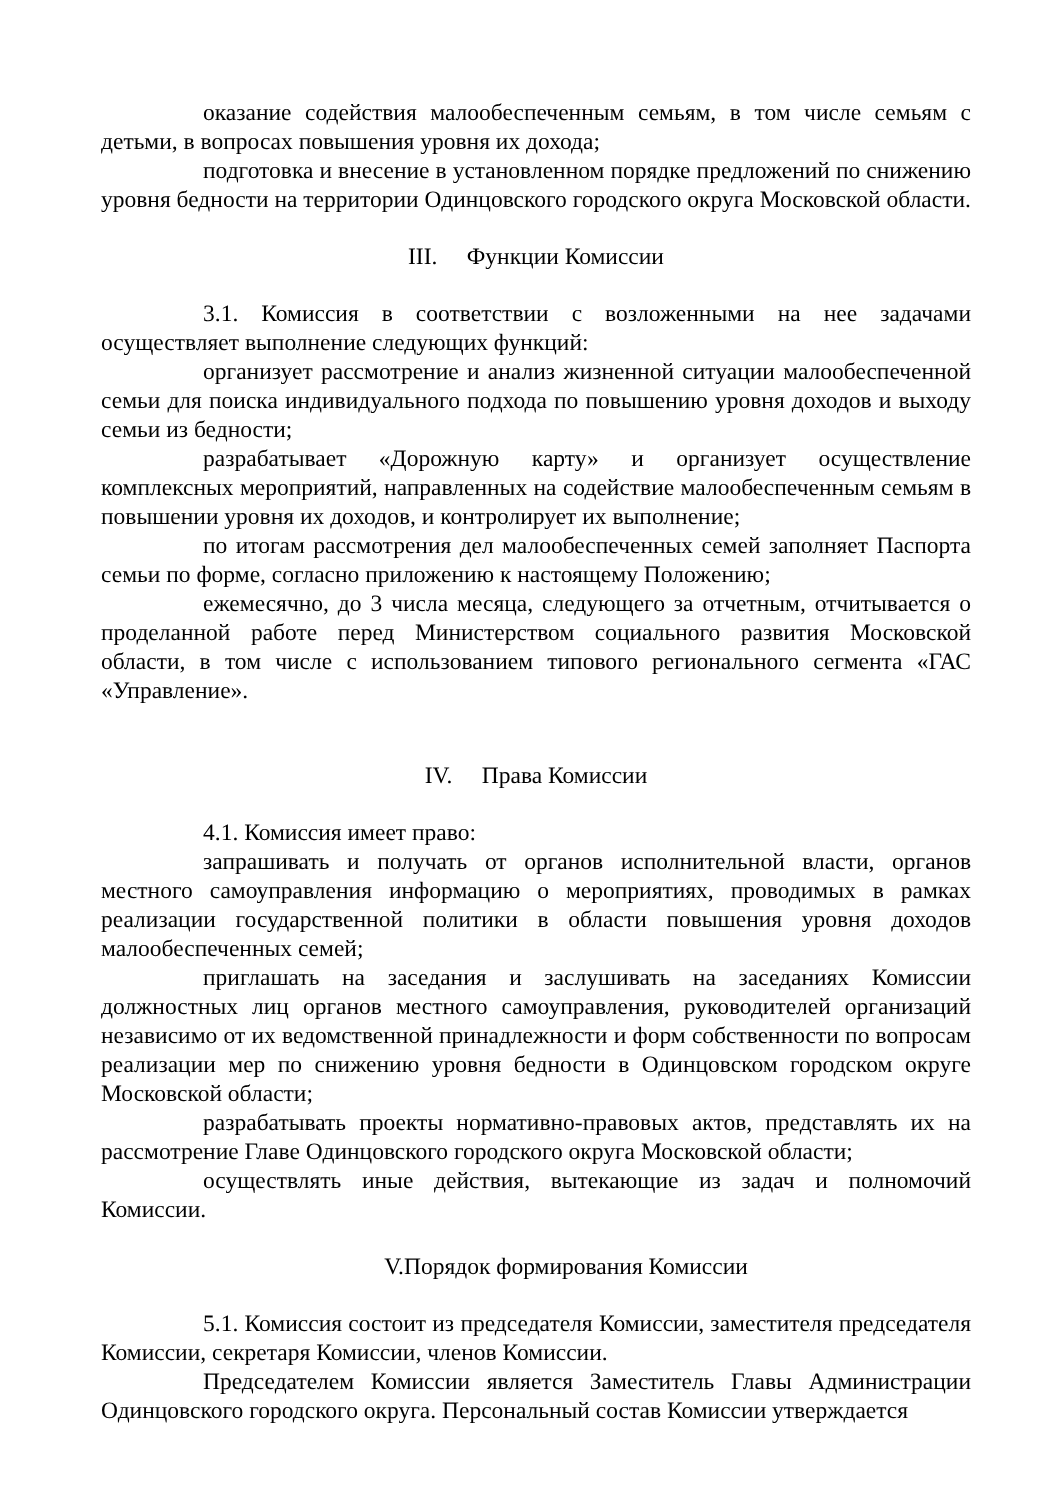оказание содействия малообеспеченным семьям, в том числе семьям с детьми, в вопросах повышения уровня их дохода;
подготовка и внесение в установленном порядке предложений по снижению уровня бедности на территории Одинцовского городского округа Московской области.
III. Функции Комиссии
3.1. Комиссия в соответствии с возложенными на нее задачами осуществляет выполнение следующих функций:
организует рассмотрение и анализ жизненной ситуации малообеспеченной семьи для поиска индивидуального подхода по повышению уровня доходов и выходу семьи из бедности;
разрабатывает «Дорожную карту» и организует осуществление комплексных мероприятий, направленных на содействие малообеспеченным семьям в повышении уровня их доходов, и контролирует их выполнение;
по итогам рассмотрения дел малообеспеченных семей заполняет Паспорта семьи по форме, согласно приложению к настоящему Положению;
ежемесячно, до 3 числа месяца, следующего за отчетным, отчитывается о проделанной работе перед Министерством социального развития Московской области, в том числе с использованием типового регионального сегмента «ГАС «Управление».
IV. Права Комиссии
4.1. Комиссия имеет право:
запрашивать и получать от органов исполнительной власти, органов местного самоуправления информацию о мероприятиях, проводимых в рамках реализации государственной политики в области повышения уровня доходов малообеспеченных семей;
приглашать на заседания и заслушивать на заседаниях Комиссии должностных лиц органов местного самоуправления, руководителей организаций независимо от их ведомственной принадлежности и форм собственности по вопросам реализации мер по снижению уровня бедности в Одинцовском городском округе Московской области;
разрабатывать проекты нормативно-правовых актов, представлять их на рассмотрение Главе Одинцовского городского округа Московской области;
осуществлять иные действия, вытекающие из задач и полномочий Комиссии.
V.Порядок формирования Комиссии
5.1. Комиссия состоит из председателя Комиссии, заместителя председателя Комиссии, секретаря Комиссии, членов Комиссии.
Председателем Комиссии является Заместитель Главы Администрации Одинцовского городского округа. Персональный состав Комиссии утверждается